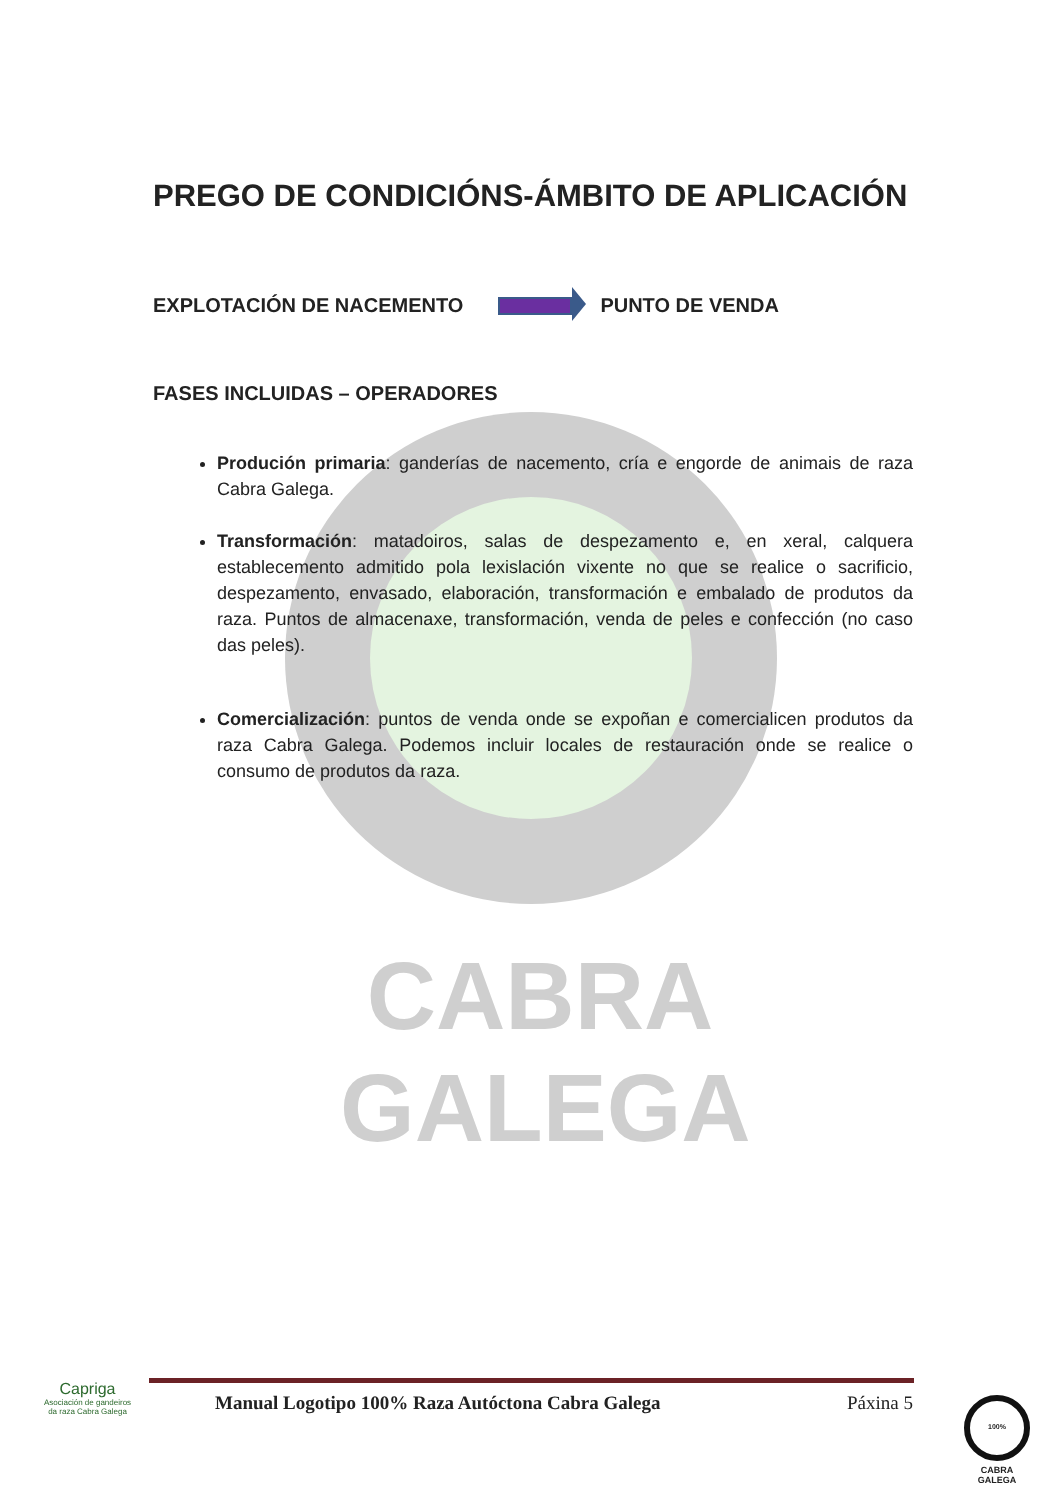CABRA GALEGA
PREGO DE CONDICIÓNS-ÁMBITO DE APLICACIÓN
EXPLOTACIÓN DE NACEMENTO PUNTO DE VENDA
FASES INCLUIDAS – OPERADORES
Produción primaria: ganderías de nacemento, cría e engorde de animais de raza Cabra Galega.
Transformación: matadoiros, salas de despezamento e, en xeral, calquera establecemento admitido pola lexislación vixente no que se realice o sacrificio, despezamento, envasado, elaboración, transformación e embalado de produtos da raza. Puntos de almacenaxe, transformación, venda de peles e confección (no caso das peles).
Comercialización: puntos de venda onde se expoñan e comercialicen produtos da raza Cabra Galega. Podemos incluir locales de restauración onde se realice o consumo de produtos da raza.
Manual Logotipo 100% Raza Autóctona Cabra Galega Páxina 5
Capriga
Asociación de gandeiros da raza Cabra Galega
100%
CABRA
GALEGA